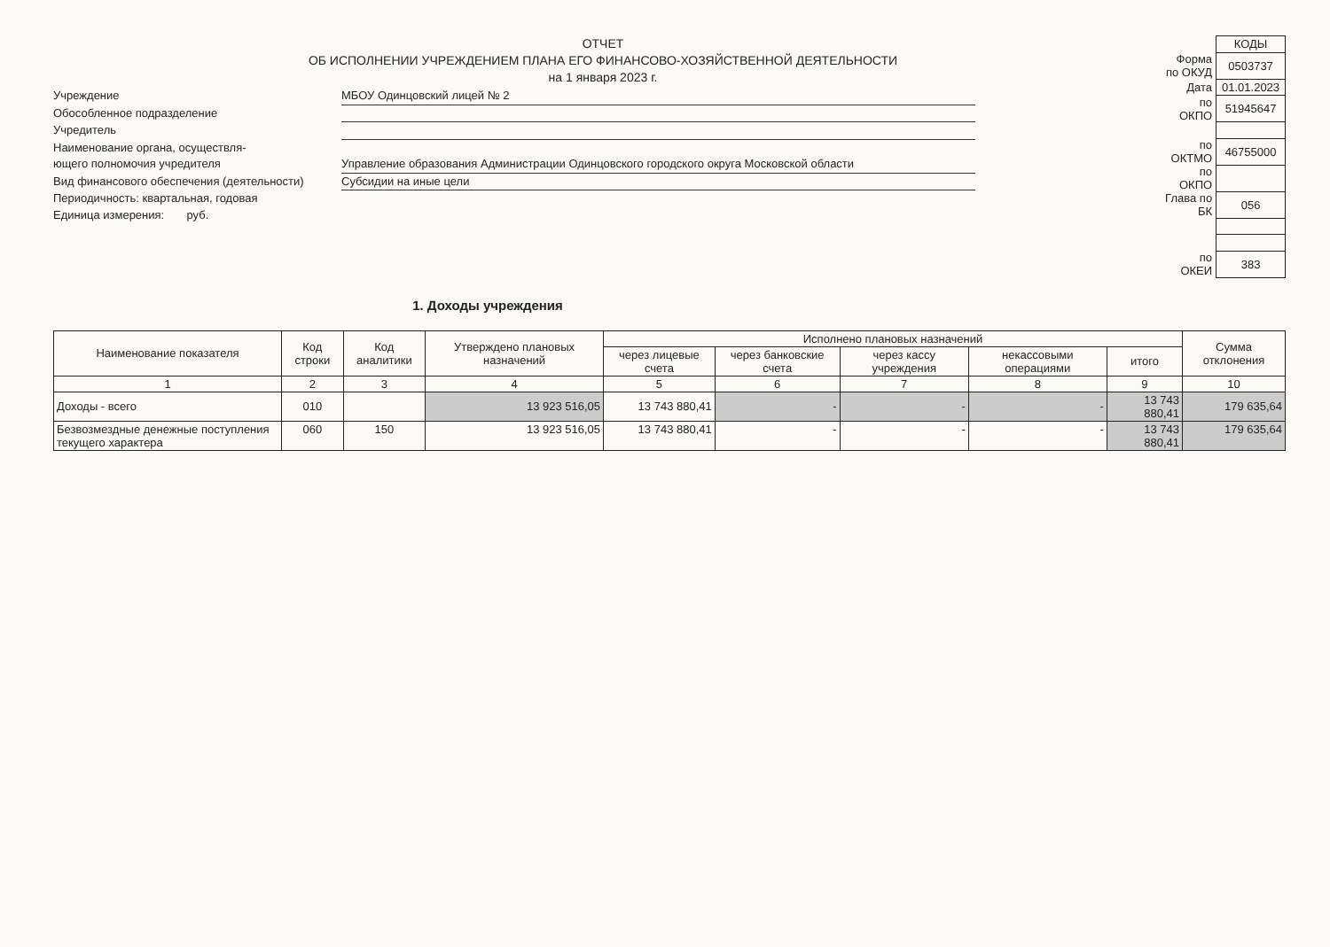ОТЧЕТ
ОБ ИСПОЛНЕНИИ УЧРЕЖДЕНИЕМ ПЛАНА ЕГО ФИНАНСОВО-ХОЗЯЙСТВЕННОЙ ДЕЯТЕЛЬНОСТИ
на 1 января 2023 г.
Учреждение
МБОУ Одинцовский лицей № 2
Обособленное подразделение
Учредитель
Наименование органа, осуществля-
ющего полномочия учредителя
Управление образования Администрации Одинцовского городского округа Московской области
Вид финансового обеспечения (деятельности)
Субсидии на иные цели
Периодичность: квартальная, годовая
Единица измерения: руб.
| | КОДЫ |
| Форма по ОКУД | 0503737 |
| Дата | 01.01.2023 |
| по ОКПО | 51945647 |
| по ОКТМО | 46755000 |
| по ОКПО | |
| Глава по БК | 056 |
| по ОКЕИ | 383 |
1. Доходы учреждения
| Наименование показателя | Код строки | Код аналитики | Утверждено плановых назначений | Исполнено плановых назначений | | | | | Сумма отклонения |
| --- | --- | --- | --- | --- | --- | --- | --- | --- | --- |
| | | | | через лицевые счета | через банковские счета | через кассу учреждения | некассовыми операциями | итого | |
| 1 | 2 | 3 | 4 | 5 | 6 | 7 | 8 | 9 | 10 |
| Доходы - всего | 010 | | 13 923 516,05 | 13 743 880,41 | - | - | - | 13 743 880,41 | 179 635,64 |
| Безвозмездные денежные поступления текущего характера | 060 | 150 | 13 923 516,05 | 13 743 880,41 | - | - | - | 13 743 880,41 | 179 635,64 |